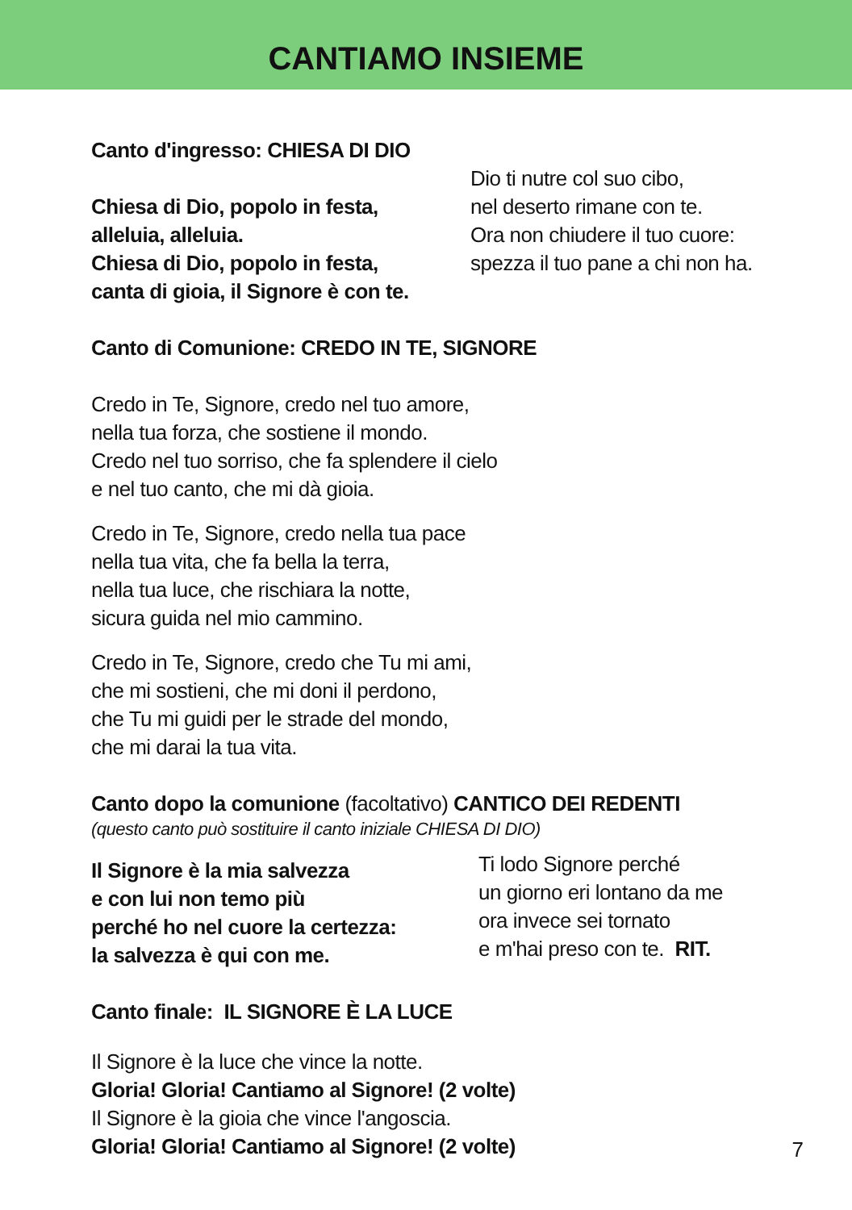CANTIAMO INSIEME
Canto d'ingresso: CHIESA DI DIO
Chiesa di Dio, popolo in festa,
alleluia, alleluia.
Chiesa di Dio, popolo in festa,
canta di gioia, il Signore è con te.
Dio ti nutre col suo cibo,
nel deserto rimane con te.
Ora non chiudere il tuo cuore:
spezza il tuo pane a chi non ha.
Canto di Comunione: CREDO IN TE, SIGNORE
Credo in Te, Signore, credo nel tuo amore,
nella tua forza, che sostiene il mondo.
Credo nel tuo sorriso, che fa splendere il cielo
e nel tuo canto, che mi dà gioia.
Credo in Te, Signore, credo nella tua pace
nella tua vita, che fa bella la terra,
nella tua luce, che rischiara la notte,
sicura guida nel mio cammino.
Credo in Te, Signore, credo che Tu mi ami,
che mi sostieni, che mi doni il perdono,
che Tu mi guidi per le strade del mondo,
che mi darai la tua vita.
Canto dopo la comunione (facoltativo) CANTICO DEI REDENTI
(questo canto può sostituire il canto iniziale CHIESA DI DIO)
Il Signore è la mia salvezza
e con lui non temo più
perché ho nel cuore la certezza:
la salvezza è qui con me.
Ti lodo Signore perché
un giorno eri lontano da me
ora invece sei tornato
e m'hai preso con te. RIT.
Canto finale: IL SIGNORE È LA LUCE
Il Signore è la luce che vince la notte.
Gloria! Gloria! Cantiamo al Signore! (2 volte)
Il Signore è la gioia che vince l'angoscia.
Gloria! Gloria! Cantiamo al Signore! (2 volte)
7